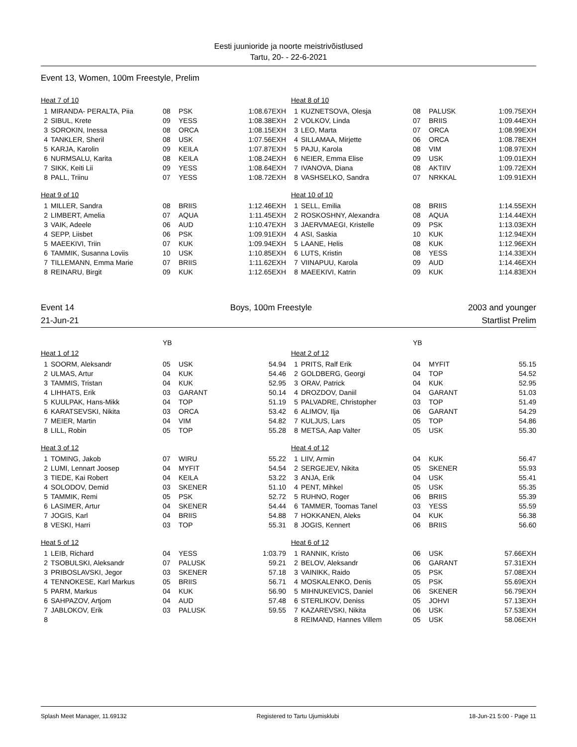Eesti juunioride ja noorte meistrivõistlused
Tartu, 20- - 22-6-2021
Event 13, Women, 100m Freestyle, Prelim
| Heat 7 of 10 | | | | |
| 1 | MIRANDA- PERALTA, Piia | 08 | PSK | 1:08.67EXH |
| 2 | SIBUL, Krete | 09 | YESS | 1:08.38EXH |
| 3 | SOROKIN, Inessa | 08 | ORCA | 1:08.15EXH |
| 4 | TANKLER, Sheril | 08 | USK | 1:07.56EXH |
| 5 | KARJA, Karolin | 09 | KEILA | 1:07.87EXH |
| 6 | NURMSALU, Karita | 08 | KEILA | 1:08.24EXH |
| 7 | SIKK, Keiti Lii | 09 | YESS | 1:08.64EXH |
| 8 | PALL, Triinu | 07 | YESS | 1:08.72EXH |
| Heat 8 of 10 | | | | |
| 1 | KUZNETSOVA, Olesja | 08 | PALUSK | 1:09.75EXH |
| 2 | VOLKOV, Linda | 07 | BRIIS | 1:09.44EXH |
| 3 | LEO, Marta | 07 | ORCA | 1:08.99EXH |
| 4 | SILLAMAA, Mirjette | 06 | ORCA | 1:08.78EXH |
| 5 | PAJU, Karola | 08 | VIM | 1:08.97EXH |
| 6 | NEIER, Emma Elise | 09 | USK | 1:09.01EXH |
| 7 | IVANOVA, Diana | 08 | AKTIIV | 1:09.72EXH |
| 8 | VASHSELKO, Sandra | 07 | NRKKAL | 1:09.91EXH |
| Heat 9 of 10 | | | | |
| 1 | MILLER, Sandra | 08 | BRIIS | 1:12.46EXH |
| 2 | LIMBERT, Amelia | 07 | AQUA | 1:11.45EXH |
| 3 | VAIK, Adeele | 06 | AUD | 1:10.47EXH |
| 4 | SEPP, Liisbet | 06 | PSK | 1:09.91EXH |
| 5 | MAEEKIVI, Triin | 07 | KUK | 1:09.94EXH |
| 6 | TAMMIK, Susanna Loviis | 10 | USK | 1:10.85EXH |
| 7 | TILLEMANN, Emma Marie | 07 | BRIIS | 1:11.62EXH |
| 8 | REINARU, Birgit | 09 | KUK | 1:12.65EXH |
| Heat 10 of 10 | | | | |
| 1 | SELL, Emilia | 08 | BRIIS | 1:14.55EXH |
| 2 | ROSKOSHNY, Alexandra | 08 | AQUA | 1:14.44EXH |
| 3 | JAERVMAEGI, Kristelle | 09 | PSK | 1:13.03EXH |
| 4 | ASI, Saskia | 10 | KUK | 1:12.94EXH |
| 5 | LAANE, Helis | 08 | KUK | 1:12.96EXH |
| 6 | LUTS, Kristin | 08 | YESS | 1:14.33EXH |
| 7 | VIINAPUU, Karola | 09 | AUD | 1:14.46EXH |
| 8 | MAEEKIVI, Katrin | 09 | KUK | 1:14.83EXH |
Event 14 Boys, 100m Freestyle 2003 and younger
21-Jun-21 Startlist Prelim
| | | YB | | |
| Heat 1 of 12 | | | | |
| 1 | SOORM, Aleksandr | 05 | USK | 54.94 |
| 2 | ULMAS, Artur | 04 | KUK | 54.46 |
| 3 | TAMMIS, Tristan | 04 | KUK | 52.95 |
| 4 | LIHHATS, Erik | 03 | GARANT | 50.14 |
| 5 | KUULPAK, Hans-Mikk | 04 | TOP | 51.19 |
| 6 | KARATSEVSKI, Nikita | 03 | ORCA | 53.42 |
| 7 | MEIER, Martin | 04 | VIM | 54.82 |
| 8 | LILL, Robin | 05 | TOP | 55.28 |
| | | YB | | |
| Heat 2 of 12 | | | | |
| 1 | PRITS, Ralf Erik | 04 | MYFIT | 55.15 |
| 2 | GOLDBERG, Georgi | 04 | TOP | 54.52 |
| 3 | ORAV, Patrick | 04 | KUK | 52.95 |
| 4 | DROZDOV, Daniil | 04 | GARANT | 51.03 |
| 5 | PALVADRE, Christopher | 03 | TOP | 51.49 |
| 6 | ALIMOV, Ilja | 06 | GARANT | 54.29 |
| 7 | KULJUS, Lars | 05 | TOP | 54.86 |
| 8 | METSA, Aap Valter | 05 | USK | 55.30 |
| Heat 3 of 12 | | | | |
| 1 | TOMING, Jakob | 07 | WIRU | 55.22 |
| 2 | LUMI, Lennart Joosep | 04 | MYFIT | 54.54 |
| 3 | TIEDE, Kai Robert | 04 | KEILA | 53.22 |
| 4 | SOLODOV, Demid | 03 | SKENER | 51.10 |
| 5 | TAMMIK, Remi | 05 | PSK | 52.72 |
| 6 | LASIMER, Artur | 04 | SKENER | 54.44 |
| 7 | JOGIS, Karl | 04 | BRIIS | 54.88 |
| 8 | VESKI, Harri | 03 | TOP | 55.31 |
| Heat 4 of 12 | | | | |
| 1 | LIIV, Armin | 04 | KUK | 56.47 |
| 2 | SERGEJEV, Nikita | 05 | SKENER | 55.93 |
| 3 | ANJA, Erik | 04 | USK | 55.41 |
| 4 | PENT, Mihkel | 05 | USK | 55.35 |
| 5 | RUHNO, Roger | 06 | BRIIS | 55.39 |
| 6 | TAMMER, Toomas Tanel | 03 | YESS | 55.59 |
| 7 | HOKKANEN, Aleks | 04 | KUK | 56.38 |
| 8 | JOGIS, Kennert | 06 | BRIIS | 56.60 |
| Heat 5 of 12 | | | | |
| 1 | LEIB, Richard | 04 | YESS | 1:03.79 |
| 2 | TSOBULSKI, Aleksandr | 07 | PALUSK | 59.21 |
| 3 | PRIBOSLAVSKI, Jegor | 03 | SKENER | 57.18 |
| 4 | TENNOKESE, Karl Markus | 05 | BRIIS | 56.71 |
| 5 | PARM, Markus | 04 | KUK | 56.90 |
| 6 | SAHPAZOV, Artjom | 04 | AUD | 57.48 |
| 7 | JABLOKOV, Erik | 03 | PALUSK | 59.55 |
| 8 | | | | |
| Heat 6 of 12 | | | | |
| 1 | RANNIK, Kristo | 06 | USK | 57.66EXH |
| 2 | BELOV, Aleksandr | 06 | GARANT | 57.31EXH |
| 3 | VAINIKK, Raido | 05 | PSK | 57.08EXH |
| 4 | MOSKALENKO, Denis | 05 | PSK | 55.69EXH |
| 5 | MIHNUKEVICS, Daniel | 06 | SKENER | 56.79EXH |
| 6 | STERLIKOV, Deniss | 05 | JOHVI | 57.13EXH |
| 7 | KAZAREVSKI, Nikita | 06 | USK | 57.53EXH |
| 8 | REIMAND, Hannes Villem | 05 | USK | 58.06EXH |
Splash Meet Manager, 11.69132 Registered to Tartu Ujumisklubi 18-Jun-21 5:00 - Page 11